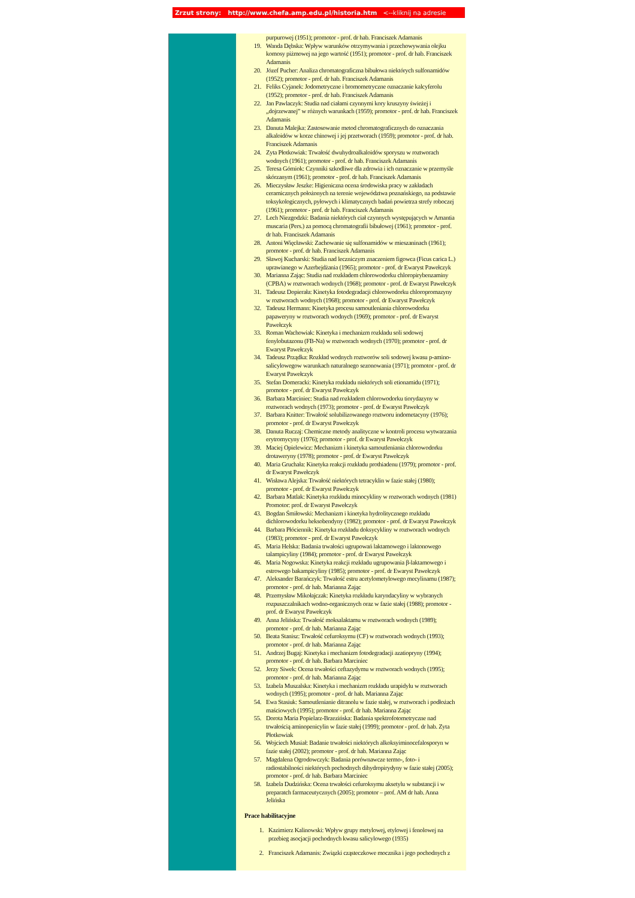Zrzut strony: http://www.chefa.amp.edu.pl/historia.htm <--kliknij na adresie
purpurowej (1951); promotor - prof. dr hab. Franciszek Adamanis
19. Wanda Dębska: Wpływ warunków otrzymywania i przechowywania olejku komosy piżmowej na jego wartość (1951); promotor - prof. dr hab. Franciszek Adamanis
20. Józef Pucher: Analiza chromatograficzna bibułowa niektórych sulfonamidów (1952); promotor - prof. dr hab. Franciszek Adamanis
21. Feliks Cyjanek: Jodometryczne i bromometryczne oznaczanie kalcyferolu (1952); promotor - prof. dr hab. Franciszek Adamanis
22. Jan Pawlaczyk: Studia nad ciałami czynnymi kory kruszyny świeżej i „dojrzewanej” w różnych warunkach (1959); promotor - prof. dr hab. Franciszek Adamanis
23. Danuta Malejka: Zastosowanie metod chromatograficznych do oznaczania alkaloidów w korze chinowej i jej przetworach (1959); promotor - prof. dr hab. Franciszek Adamanis
24. Zyta Płotkowiak: Trwałość dwuhydroalkaloidów sporyszu w roztworach wodnych (1961); promotor - prof. dr hab. Franciszek Adamanis
25. Teresa Górniok: Czynniki szkodliwe dla zdrowia i ich oznaczanie w przemyśle skórzanym (1961); promotor - prof. dr hab. Franciszek Adamanis
26. Mieczysław Jeszke: Higieniczna ocena środowiska pracy w zakładach ceramicznych położonych na terenie województwa poznańskiego, na podstawie toksykologicznych, pyłowych i klimatycznych badań powietrza strefy roboczej (1961); promotor - prof. dr hab. Franciszek Adamanis
27. Lech Niezgodzki: Badania niektórych ciał czynnych występujących w Amantia muscaria (Pers.) za pomocą chromatografii bibułowej (1961); promotor - prof. dr hab. Franciszek Adamanis
28. Antoni Więcławski: Zachowanie się sulfonamidów w mieszaninach (1961); promotor - prof. dr hab. Franciszek Adamanis
29. Sławoj Kucharski: Studia nad leczniczym znaczeniem figowca (Ficus carica L.) uprawianego w Azerbejdżania (1965); promotor - prof. dr Ewaryst Pawełczyk
30. Marianna Zając: Studia nad rozkładem chlorowodorku chloropirybenzaminy (CPBA) w roztworach wodnych (1968); promotor - prof. dr Ewaryst Pawełczyk
31. Tadeusz Dopierała: Kinetyka fotodegradacji chlorowodorku chloropromazyny w roztworach wodnych (1968); promotor - prof. dr Ewaryst Pawełczyk
32. Tadeusz Hermann: Kinetyka procesu samoutleniania chlorowodorku papaweryny w roztworach wodnych (1969); promotor - prof. dr Ewaryst Pawełczyk
33. Roman Wachowiak: Kinetyka i mechanizm rozkładu soli sodowej fenylobutazonu (FB-Na) w roztworach wodnych (1970); promotor - prof. dr Ewaryst Pawełczyk
34. Tadeusz Prządka: Rozkład wodnych roztworów soli sodowej kwasu p-amino-salicylowegow warunkach naturalnego sezonowania (1971); promotor - prof. dr Ewaryst Pawełczyk
35. Stefan Domeracki: Kinetyka rozkładu niektórych soli etionamidu (1971); promotor - prof. dr Ewaryst Pawełczyk
36. Barbara Marciniec: Studia nad rozkładem chlorowodorku tiorydazyny w roztworach wodnych (1973); promotor - prof. dr Ewaryst Pawełczyk
37. Barbara Knitter: Trwałość solubilizowanego roztworu indometacyny (1976); promotor - prof. dr Ewaryst Pawełczyk
38. Danuta Ruczaj: Chemiczne metody analityczne w kontroli procesu wytwarzania erytromycyny (1976); promotor - prof. dr Ewaryst Pawełczyk
39. Maciej Opielewicz: Mechanizm i kinetyka samoutleniania chlorowodorku drotaweryny (1978); promotor - prof. dr Ewaryst Pawełczyk
40. Maria Gruchała: Kinetyka reakcji rozkładu prothiadenu (1979); promotor - prof. dr Ewaryst Pawełczyk
41. Wisława Alejska: Trwałość niektórych tetracyklin w fazie stałej (1980); promotor - prof. dr Ewaryst Pawełczyk
42. Barbara Matlak: Kinetyka rozkładu minocykliny w roztworach wodnych (1981) Promotor: prof. dr Ewaryst Pawełczyk
43. Bogdan Śmiłowski: Mechanizm i kinetyka hydrolitycznego rozkładu dichlorowodorku heksobendyny (1982); promotor - prof. dr Ewaryst Pawełczyk
44. Barbara Płóciennik: Kinetyka rozkładu doksycykliny w roztworach wodnych (1983); promotor - prof. dr Ewaryst Pawełczyk
45. Maria Helska: Badania trwałości ugrupowań laktamowego i laktonowego talampicyliny (1984); promotor - prof. dr Ewaryst Pawełczyk
46. Maria Nogowska: Kinetyka reakcji rozkładu ugrupowania β-laktamowego i estrowego bakampicyliny (1985); promotor - prof. dr Ewaryst Pawełczyk
47. Aleksander Barańczyk: Trwałość estru acetylometylowego mecylinamu (1987); promotor - prof. dr hab. Marianna Zając
48. Przemysław Mikołajczak: Kinetyka rozkładu karyndacyliny w wybranych rozpuszczalnikach wodno-organicznych oraz w fazie stałej (1988); promotor - prof. dr Ewaryst Pawełczyk
49. Anna Jelińska: Trwałość moksalaktamu w roztworach wodnych (1989); promotor - prof. dr hab. Marianna Zając
50. Beata Stanisz: Trwałość cefuroksymu (CF) w roztworach wodnych (1993); promotor - prof. dr hab. Marianna Zając
51. Andrzej Bugaj: Kinetyka i mechanizm fotodegradacji azatiopryny (1994); promotor - prof. dr hab. Barbara Marciniec
52. Jerzy Siwek: Ocena trwałości ceftazydymu w roztworach wodnych (1995); promotor - prof. dr hab. Marianna Zając
53. Izabela Muszalska: Kinetyka i mechanizm rozkładu urapidylu w roztworach wodnych (1995); promotor - prof. dr hab. Marianna Zając
54. Ewa Stasiuk: Samoutlenianie ditranolu w fazie stałej, w roztworach i podłożach maściowych (1995); promotor - prof. dr hab. Marianna Zając
55. Dorota Maria Popielarz-Brzezińska: Badania spektrofotometryczne nad trwałością aminopenicylin w fazie stałej (1999); promotor - prof. dr hab. Zyta Płotkowiak
56. Wojciech Musiał: Badanie trwałości niektórych alkoksyiminocefalosporyn w fazie stałej (2002); promotor - prof. dr hab. Marianna Zając
57. Magdalena Ogrodowczyk: Badania porównawcze termo-, foto- i radiostabilności niektórych pochodnych dihydropirydyny w fazie stałej (2005); promotor - prof. dr hab. Barbara Marciniec
58. Izabela Dudzińska: Ocena trwałości cefuroksymu aksetylu w substancji i w preparatch farmaceutycznych (2005); promotor – prof. AM dr hab. Anna Jelińska
Prace habilitacyjne
1. Kazimierz Kalinowski: Wpływ grupy metylowej, etylowej i fenolowej na przebieg asocjacji pochodnych kwasu salicylowego (1935)
2. Franciszek Adamanis: Związki cząsteczkowe mocznika i jego pochodnych z